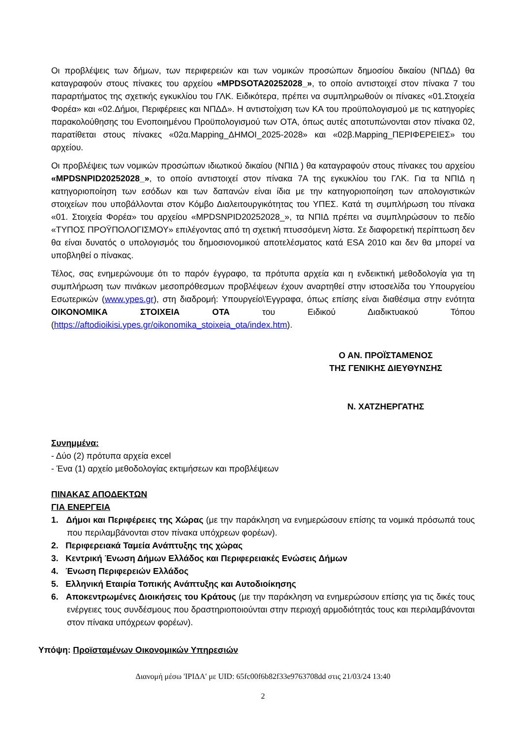Οι προβλέψεις των δήμων, των περιφερειών και των νομικών προσώπων δημοσίου δικαίου (ΝΠΔΔ) θα καταγραφούν στους πίνακες του αρχείου «MPDSOTA20252028_», το οποίο αντιστοιχεί στον πίνακα 7 του παραρτήματος της σχετικής εγκυκλίου του ΓΛΚ. Ειδικότερα, πρέπει να συμπληρωθούν οι πίνακες «01.Στοιχεία Φορέα» και «02.Δήμοι, Περιφέρειες και ΝΠΔΔ». Η αντιστοίχιση των ΚΑ του προϋπολογισμού με τις κατηγορίες παρακολούθησης του Ενοποιημένου Προϋπολογισμού των ΟΤΑ, όπως αυτές αποτυπώνονται στον πίνακα 02, παρατίθεται στους πίνακες «02α.Mapping_ΔΗΜΟΙ_2025-2028» και «02β.Mapping_ΠΕΡΙΦΕΡΕΙΕΣ» του αρχείου.
Οι προβλέψεις των νομικών προσώπων ιδιωτικού δικαίου (ΝΠΙΔ ) θα καταγραφούν στους πίνακες του αρχείου «MPDSNPID20252028_», το οποίο αντιστοιχεί στον πίνακα 7Α της εγκυκλίου του ΓΛΚ. Για τα ΝΠΙΔ η κατηγοριοποίηση των εσόδων και των δαπανών είναι ίδια με την κατηγοριοποίηση των απολογιστικών στοιχείων που υποβάλλονται στον Κόμβο Διαλειτουργικότητας του ΥΠΕΣ. Κατά τη συμπλήρωση του πίνακα «01. Στοιχεία Φορέα» του αρχείου «MPDSNPID20252028_», τα ΝΠΙΔ πρέπει να συμπληρώσουν το πεδίο «ΤΥΠΟΣ ΠΡΟΫΠΟΛΟΓΙΣΜΟΥ» επιλέγοντας από τη σχετική πτυσσόμενη λίστα. Σε διαφορετική περίπτωση δεν θα είναι δυνατός ο υπολογισμός του δημοσιονομικού αποτελέσματος κατά ESA 2010 και δεν θα μπορεί να υποβληθεί ο πίνακας.
Τέλος, σας ενημερώνουμε ότι το παρόν έγγραφο, τα πρότυπα αρχεία και η ενδεικτική μεθοδολογία για τη συμπλήρωση των πινάκων μεσοπρόθεσμων προβλέψεων έχουν αναρτηθεί στην ιστοσελίδα του Υπουργείου Εσωτερικών (www.ypes.gr), στη διαδρομή: Υπουργείο\Έγγραφα, όπως επίσης είναι διαθέσιμα στην ενότητα ΟΙΚΟΝΟΜΙΚΑ ΣΤΟΙΧΕΙΑ ΟΤΑ του Ειδικού Διαδικτυακού Τόπου (https://aftodioikisi.ypes.gr/oikonomika_stoixeia_ota/index.htm).
Ο ΑΝ. ΠΡΟΪΣΤΑΜΕΝΟΣ
ΤΗΣ ΓΕΝΙΚΗΣ ΔΙΕΥΘΥΝΣΗΣ
Ν. ΧΑΤΖΗΕΡΓΑΤΗΣ
Συνημμένα:
- Δύο (2) πρότυπα αρχεία excel
- Ένα (1) αρχείο μεθοδολογίας εκτιμήσεων και προβλέψεων
ΠΙΝΑΚΑΣ ΑΠΟΔΕΚΤΩΝ
ΓΙΑ ΕΝΕΡΓΕΙΑ
1. Δήμοι και Περιφέρειες της Χώρας (με την παράκληση να ενημερώσουν επίσης τα νομικά πρόσωπά τους που περιλαμβάνονται στον πίνακα υπόχρεων φορέων).
2. Περιφερειακά Ταμεία Ανάπτυξης της χώρας
3. Κεντρική Ένωση Δήμων Ελλάδος και Περιφερειακές Ενώσεις Δήμων
4. Ένωση Περιφερειών Ελλάδος
5. Ελληνική Εταιρία Τοπικής Ανάπτυξης και Αυτοδιοίκησης
6. Αποκεντρωμένες Διοικήσεις του Κράτους (με την παράκληση να ενημερώσουν επίσης για τις δικές τους ενέργειες τους συνδέσμους που δραστηριοποιούνται στην περιοχή αρμοδιότητάς τους και περιλαμβάνονται στον πίνακα υπόχρεων φορέων).
Υπόψη: Προϊσταμένων Οικονομικών Υπηρεσιών
Διανομή μέσω 'ΙΡΙΔΑ' με UID: 65fc00f6b82f33e9763708dd στις 21/03/24 13:40
2